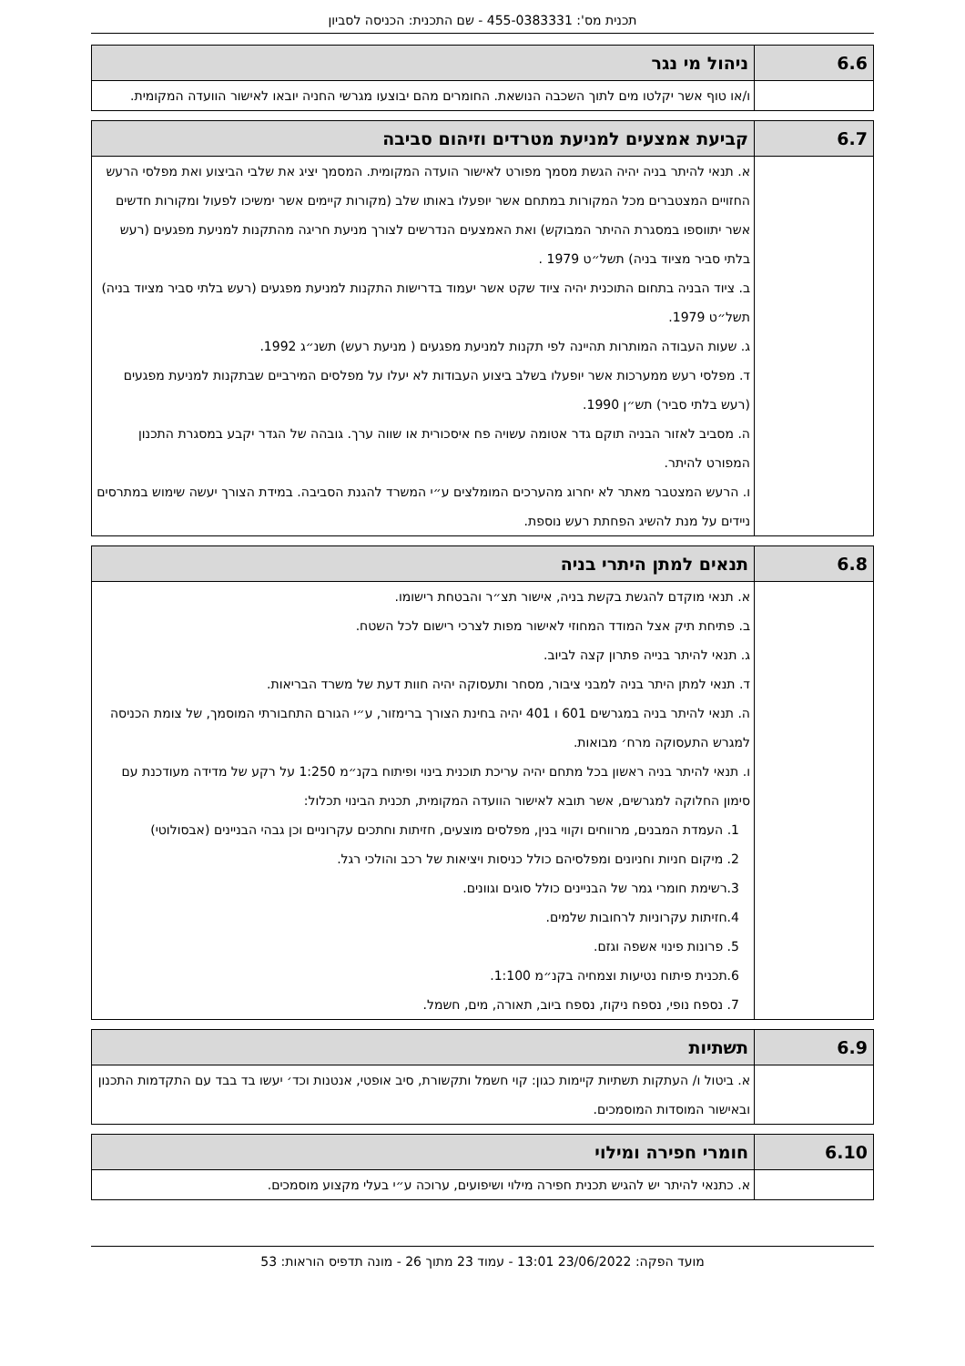תכנית מס': 455-0383331 - שם התכנית: הכניסה לסביון
| 6.6 | ניהול מי נגר |
| --- | --- |
| | ו/או טוף אשר יקלטו מים לתוך השכבה הנושאת. החומרים מהם יבוצעו מגרשי החניה יובאו לאישור הוועדה המקומית. |
| 6.7 | קביעת אמצעים למניעת מטרדים וזיהום סביבה |
| --- | --- |
| | א. תנאי להיתר בניה יהיה הגשת מסמך מפורט לאישור הועדה המקומית. המסמך יציג את שלבי הביצוע ואת מפלסי הרעש החזויים המצטברים מכל המקורות במתחם אשר יופעלו באותו שלב (מקורות קיימים אשר ימשיכו לפעול ומקורות חדשים אשר יתווספו במסגרת ההיתר המבוקש) ואת האמצעים הנדרשים לצורך מניעת חריגה מהתקנות למניעת מפגעים (רעש בלתי סביר מציוד בניה) תשל״ט 1979 . ב. ציוד הבניה בתחום התוכנית יהיה ציוד שקט אשר יעמוד בדרישות התקנות למניעת מפגעים (רעש בלתי סביר מציוד בניה) תשל״ט 1979. ג. שעות העבודה המותרות תהיינה לפי תקנות למניעת מפגעים ( מניעת רעש) תשנ״ג 1992. ד. מפלסי רעש ממערכות אשר יופעלו בשלב ביצוע העבודות לא יעלו על מפלסים המירביים שבתקנות למניעת מפגעים (רעש בלתי סביר) תש״ן 1990. ה. מסביב לאזור הבניה תוקם גדר אטומה עשויה פח איסכורית או שווה ערך. גובהה של הגדר יקבע במסגרת התכנון המפורט להיתר. ו. הרעש המצטבר מאתר לא יחרוג מהערכים המומלצים ע״י המשרד להגנת הסביבה. במידת הצורך יעשה שימוש במתרסים ניידים על מנת להשיג הפחתת רעש נוספת. |
| 6.8 | תנאים למתן היתרי בניה |
| --- | --- |
| | א. תנאי מוקדם להגשת בקשת בניה, אישור תצ״ר והבטחת רישומו. ב. פתיחת תיק אצל המודד המחוזי לאישור מפות לצרכי רישום לכל השטח. ג. תנאי להיתר בנייה פתרון קצה לביוב. ד. תנאי למתן היתר בניה למבני ציבור, מסחר ותעסוקה יהיה חוות דעת של משרד הבריאות. ה. תנאי להיתר בניה במגרשים 601 ו 401 יהיה בחינת הצורך ברימזור, ע״י הגורם התחבורתי המוסמך, של צומת הכניסה למגרש התעסוקה מרח׳ מבואות. ו. תנאי להיתר בניה ראשון בכל מתחם יהיה עריכת תוכנית בינוי ופיתוח בקנ״מ 1:250 על רקע של מדידה מעודכנת עם סימון החלוקה למגרשים, אשר תובא לאישור הוועדה המקומית, תכנית הבינוי תכלול: 1. העמדת המבנים, מרווחים וקווי בנין, מפלסים מוצעים, חזיתות וחתכים עקרוניים וכן גבהי הבניינים (אבסולוטי) 2. מיקום חניות וחניונים ומפלסיהם כולל כניסות ויציאות של רכב והולכי רגל. 3.רשימת חומרי גמר של הבניינים כולל סוגים וגוונים. 4.חזיתות עקרוניות לרחובות שלמים. 5. פרונות פינוי אשפה וגזם. 6.תכנית פיתוח נטיעות וצמחיה בקנ״מ 1:100. 7. נספח נופי, נספח ניקוז, נספח ביוב, תאורה, מים, חשמל. |
| 6.9 | תשתיות |
| --- | --- |
| | א. ביטול ו/ העתקות תשתיות קיימות כגון: קוי חשמל ותקשורת, סיב אופטי, אנטנות וכד׳ יעשו בד בבד עם התקדמות התכנון ובאישור המוסדות המוסמכים. |
| 6.10 | חומרי חפירה ומילוי |
| --- | --- |
| | א. כתנאי להיתר יש להגיש תכנית חפירה מילוי ושיפועים, ערוכה ע״י בעלי מקצוע מוסמכים. |
מועד הפקה: 23/06/2022 13:01 - עמוד 23 מתוך 26 - מונה תדפיס הוראות: 53